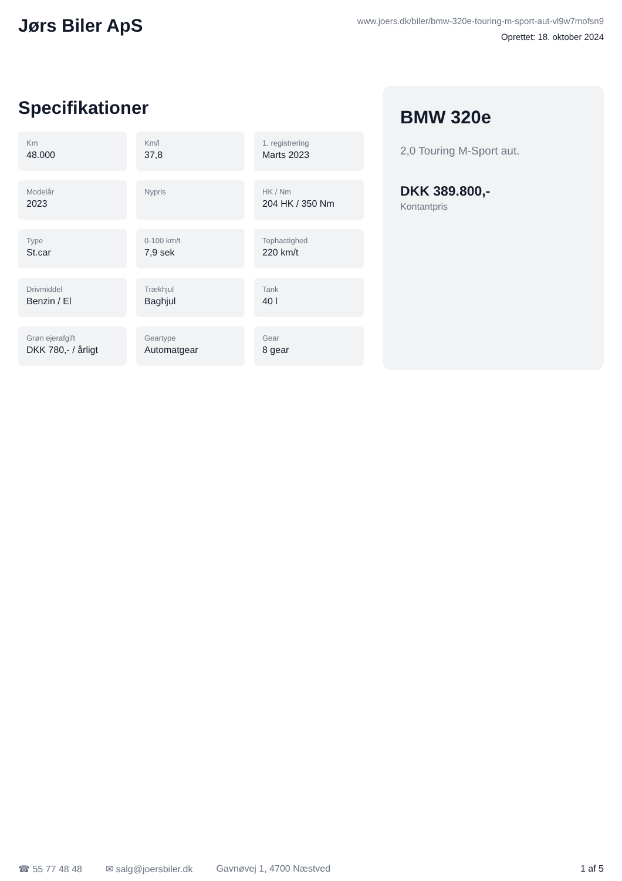Jørs Biler ApS
www.joers.dk/biler/bmw-320e-touring-m-sport-aut-vl9w7mofsn9
Oprettet: 18. oktober 2024
Specifikationer
Km
48.000
Km/l
37,8
1. registrering
Marts 2023
Modelår
2023
Nypris
HK / Nm
204 HK / 350 Nm
Type
St.car
0-100 km/t
7,9 sek
Tophastighed
220 km/t
Drivmiddel
Benzin / El
Trækhjul
Baghjul
Tank
40 l
Grøn ejerafgift
DKK 780,- / årligt
Geartype
Automatgear
Gear
8 gear
BMW 320e
2,0 Touring M-Sport aut.
DKK 389.800,-
Kontantpris
☎ 55 77 48 48 ✉ salg@joersbiler.dk Gavnøvej 1, 4700 Næstved 1 af 5